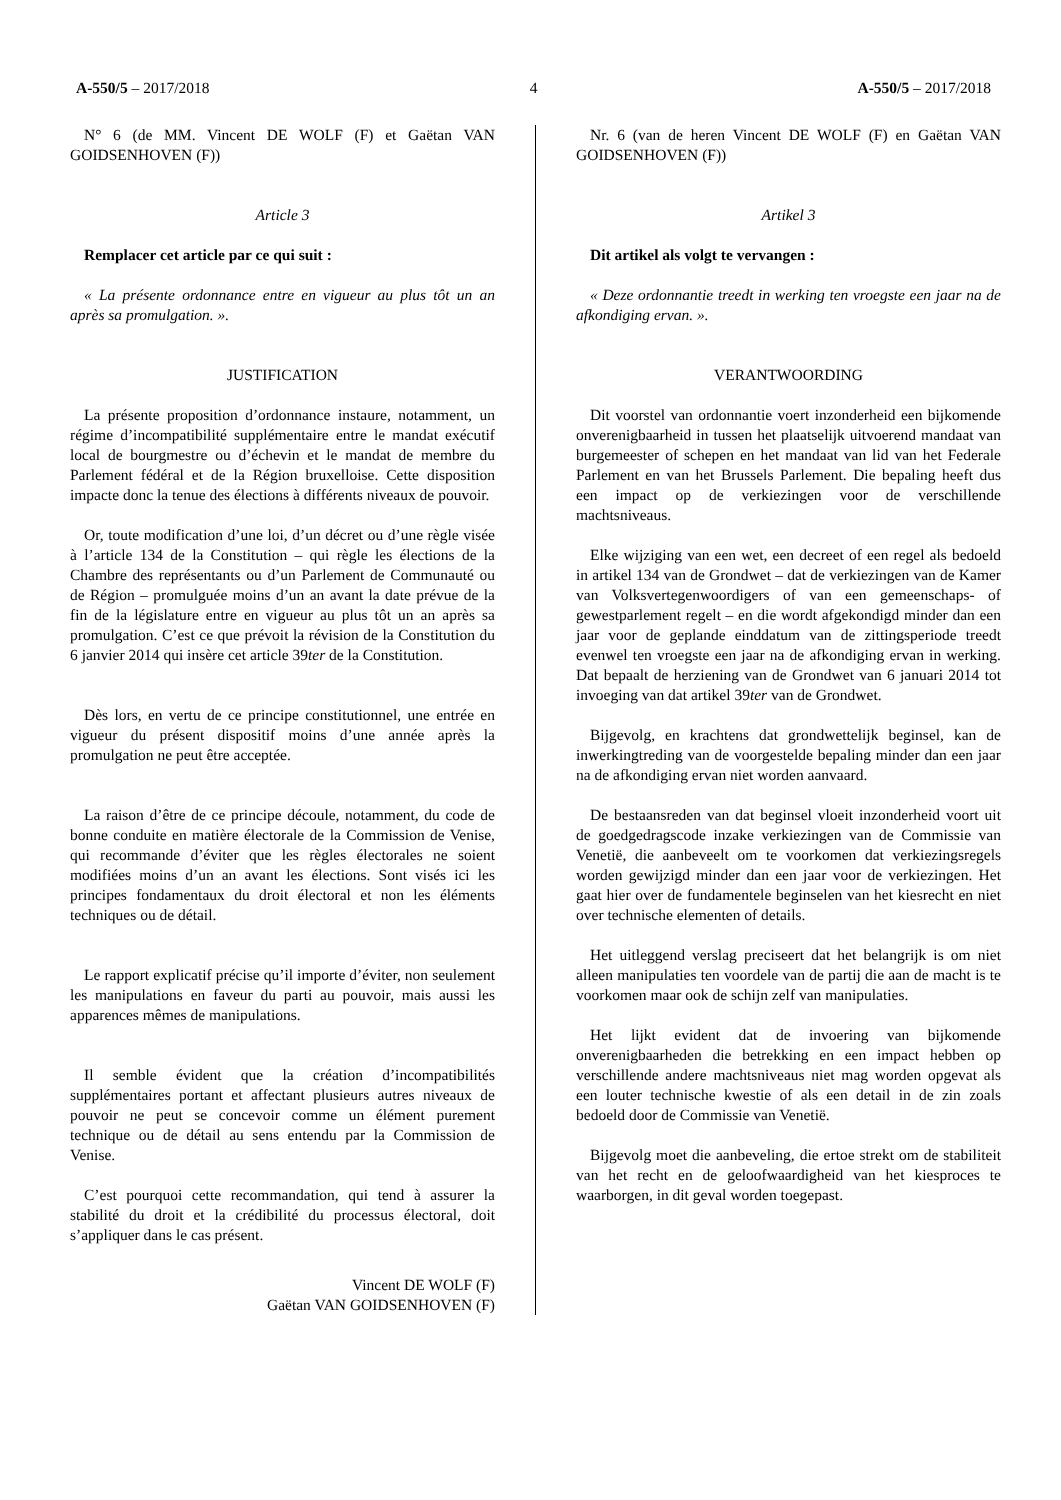A-550/5 – 2017/2018 4 A-550/5 – 2017/2018
N° 6 (de MM. Vincent DE WOLF (F) et Gaëtan VAN GOIDSENHOVEN (F))
Article 3
Remplacer cet article par ce qui suit :
« La présente ordonnance entre en vigueur au plus tôt un an après sa promulgation. ».
JUSTIFICATION
La présente proposition d’ordonnance instaure, notamment, un régime d’incompatibilité supplémentaire entre le mandat exécutif local de bourgmestre ou d’échevin et le mandat de membre du Parlement fédéral et de la Région bruxelloise. Cette disposition impacte donc la tenue des élections à différents niveaux de pouvoir.
Or, toute modification d’une loi, d’un décret ou d’une règle visée à l’article 134 de la Constitution – qui règle les élections de la Chambre des représentants ou d’un Parlement de Communauté ou de Région – promulguée moins d’un an avant la date prévue de la fin de la législature entre en vigueur au plus tôt un an après sa promulgation. C’est ce que prévoit la révision de la Constitution du 6 janvier 2014 qui insère cet article 39ter de la Constitution.
Dès lors, en vertu de ce principe constitutionnel, une entrée en vigueur du présent dispositif moins d’une année après la promulgation ne peut être acceptée.
La raison d’être de ce principe découle, notamment, du code de bonne conduite en matière électorale de la Commission de Venise, qui recommande d’éviter que les règles électorales ne soient modifiées moins d’un an avant les élections. Sont visés ici les principes fondamentaux du droit électoral et non les éléments techniques ou de détail.
Le rapport explicatif précise qu’il importe d’éviter, non seulement les manipulations en faveur du parti au pouvoir, mais aussi les apparences mêmes de manipulations.
Il semble évident que la création d’incompatibilités supplémentaires portant et affectant plusieurs autres niveaux de pouvoir ne peut se concevoir comme un élément purement technique ou de détail au sens entendu par la Commission de Venise.
C’est pourquoi cette recommandation, qui tend à assurer la stabilité du droit et la crédibilité du processus électoral, doit s’appliquer dans le cas présent.
Vincent DE WOLF (F)
Gaëtan VAN GOIDSENHOVEN (F)
Nr. 6 (van de heren Vincent DE WOLF (F) en Gaëtan VAN GOIDSENHOVEN (F))
Artikel 3
Dit artikel als volgt te vervangen :
« Deze ordonnantie treedt in werking ten vroegste een jaar na de afkondiging ervan. ».
VERANTWOORDING
Dit voorstel van ordonnantie voert inzonderheid een bijkomende onverenigbaarheid in tussen het plaatselijk uitvoerend mandaat van burgemeester of schepen en het mandaat van lid van het Federale Parlement en van het Brussels Parlement. Die bepaling heeft dus een impact op de verkiezingen voor de verschillende machtsniveaus.
Elke wijziging van een wet, een decreet of een regel als bedoeld in artikel 134 van de Grondwet – dat de verkiezingen van de Kamer van Volksvertegenwoordigers of van een gemeenschaps- of gewestparlement regelt – en die wordt afgekondigd minder dan een jaar voor de geplande einddatum van de zittingsperiode treedt evenwel ten vroegste een jaar na de afkondiging ervan in werking. Dat bepaalt de herziening van de Grondwet van 6 januari 2014 tot invoeging van dat artikel 39ter van de Grondwet.
Bijgevolg, en krachtens dat grondwettelijk beginsel, kan de inwerkingtreding van de voorgestelde bepaling minder dan een jaar na de afkondiging ervan niet worden aanvaard.
De bestaansreden van dat beginsel vloeit inzonderheid voort uit de goedgedragscode inzake verkiezingen van de Commissie van Venetië, die aanbeveelt om te voorkomen dat verkiezingsregels worden gewijzigd minder dan een jaar voor de verkiezingen. Het gaat hier over de fundamentele beginselen van het kiesrecht en niet over technische elementen of details.
Het uitleggend verslag preciseert dat het belangrijk is om niet alleen manipulaties ten voordele van de partij die aan de macht is te voorkomen maar ook de schijn zelf van manipulaties.
Het lijkt evident dat de invoering van bijkomende onverenigbaarheden die betrekking en een impact hebben op verschillende andere machtsniveaus niet mag worden opgevat als een louter technische kwestie of als een detail in de zin zoals bedoeld door de Commissie van Venetië.
Bijgevolg moet die aanbeveling, die ertoe strekt om de stabiliteit van het recht en de geloofwaardigheid van het kiesproces te waarborgen, in dit geval worden toegepast.